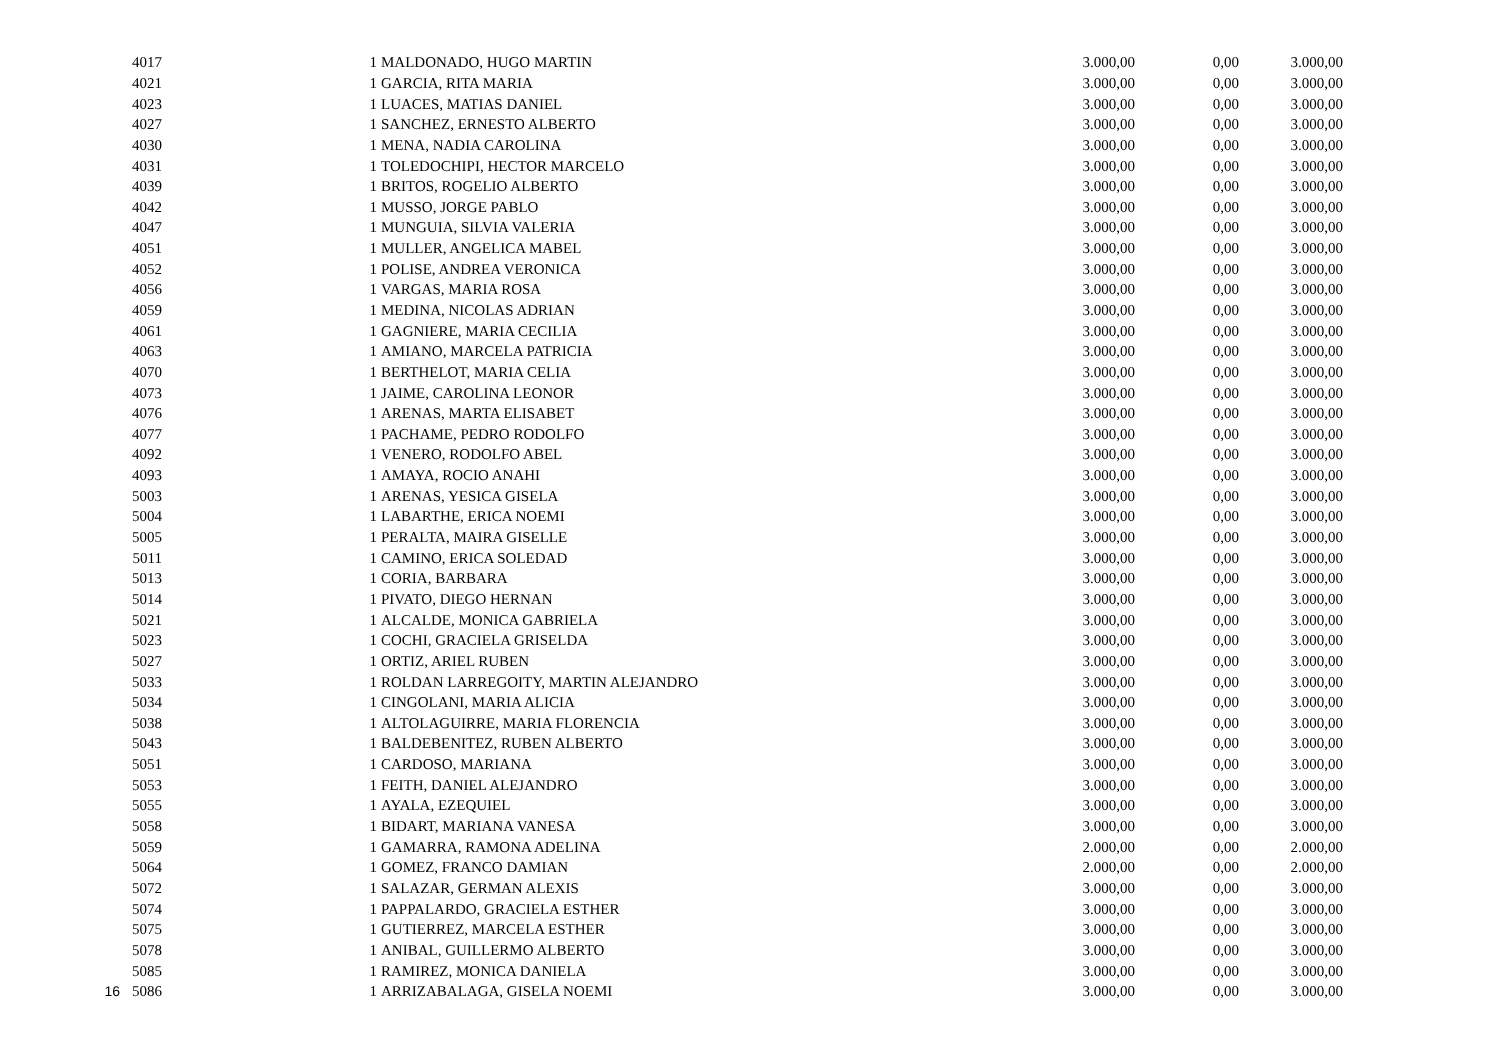| | 4017 | | 1 | MALDONADO, HUGO MARTIN | 3.000,00 | 0,00 | 3.000,00 |
| | 4021 | | 1 | GARCIA, RITA MARIA | 3.000,00 | 0,00 | 3.000,00 |
| | 4023 | | 1 | LUACES, MATIAS DANIEL | 3.000,00 | 0,00 | 3.000,00 |
| | 4027 | | 1 | SANCHEZ, ERNESTO ALBERTO | 3.000,00 | 0,00 | 3.000,00 |
| | 4030 | | 1 | MENA, NADIA CAROLINA | 3.000,00 | 0,00 | 3.000,00 |
| | 4031 | | 1 | TOLEDOCHIPI, HECTOR MARCELO | 3.000,00 | 0,00 | 3.000,00 |
| | 4039 | | 1 | BRITOS, ROGELIO ALBERTO | 3.000,00 | 0,00 | 3.000,00 |
| | 4042 | | 1 | MUSSO, JORGE PABLO | 3.000,00 | 0,00 | 3.000,00 |
| | 4047 | | 1 | MUNGUIA, SILVIA VALERIA | 3.000,00 | 0,00 | 3.000,00 |
| | 4051 | | 1 | MULLER, ANGELICA MABEL | 3.000,00 | 0,00 | 3.000,00 |
| | 4052 | | 1 | POLISE, ANDREA VERONICA | 3.000,00 | 0,00 | 3.000,00 |
| | 4056 | | 1 | VARGAS, MARIA ROSA | 3.000,00 | 0,00 | 3.000,00 |
| | 4059 | | 1 | MEDINA, NICOLAS ADRIAN | 3.000,00 | 0,00 | 3.000,00 |
| | 4061 | | 1 | GAGNIERE, MARIA CECILIA | 3.000,00 | 0,00 | 3.000,00 |
| | 4063 | | 1 | AMIANO, MARCELA PATRICIA | 3.000,00 | 0,00 | 3.000,00 |
| | 4070 | | 1 | BERTHELOT, MARIA CELIA | 3.000,00 | 0,00 | 3.000,00 |
| | 4073 | | 1 | JAIME, CAROLINA LEONOR | 3.000,00 | 0,00 | 3.000,00 |
| | 4076 | | 1 | ARENAS, MARTA ELISABET | 3.000,00 | 0,00 | 3.000,00 |
| | 4077 | | 1 | PACHAME, PEDRO RODOLFO | 3.000,00 | 0,00 | 3.000,00 |
| | 4092 | | 1 | VENERO, RODOLFO ABEL | 3.000,00 | 0,00 | 3.000,00 |
| | 4093 | | 1 | AMAYA, ROCIO ANAHI | 3.000,00 | 0,00 | 3.000,00 |
| | 5003 | | 1 | ARENAS, YESICA GISELA | 3.000,00 | 0,00 | 3.000,00 |
| | 5004 | | 1 | LABARTHE, ERICA NOEMI | 3.000,00 | 0,00 | 3.000,00 |
| | 5005 | | 1 | PERALTA, MAIRA GISELLE | 3.000,00 | 0,00 | 3.000,00 |
| | 5011 | | 1 | CAMINO, ERICA SOLEDAD | 3.000,00 | 0,00 | 3.000,00 |
| | 5013 | | 1 | CORIA, BARBARA | 3.000,00 | 0,00 | 3.000,00 |
| | 5014 | | 1 | PIVATO, DIEGO HERNAN | 3.000,00 | 0,00 | 3.000,00 |
| | 5021 | | 1 | ALCALDE, MONICA GABRIELA | 3.000,00 | 0,00 | 3.000,00 |
| | 5023 | | 1 | COCHI, GRACIELA GRISELDA | 3.000,00 | 0,00 | 3.000,00 |
| | 5027 | | 1 | ORTIZ, ARIEL RUBEN | 3.000,00 | 0,00 | 3.000,00 |
| | 5033 | | 1 | ROLDAN LARREGOITY, MARTIN ALEJANDRO | 3.000,00 | 0,00 | 3.000,00 |
| | 5034 | | 1 | CINGOLANI, MARIA ALICIA | 3.000,00 | 0,00 | 3.000,00 |
| | 5038 | | 1 | ALTOLAGUIRRE, MARIA FLORENCIA | 3.000,00 | 0,00 | 3.000,00 |
| | 5043 | | 1 | BALDEBENITEZ, RUBEN ALBERTO | 3.000,00 | 0,00 | 3.000,00 |
| | 5051 | | 1 | CARDOSO, MARIANA | 3.000,00 | 0,00 | 3.000,00 |
| | 5053 | | 1 | FEITH, DANIEL ALEJANDRO | 3.000,00 | 0,00 | 3.000,00 |
| | 5055 | | 1 | AYALA, EZEQUIEL | 3.000,00 | 0,00 | 3.000,00 |
| | 5058 | | 1 | BIDART, MARIANA VANESA | 3.000,00 | 0,00 | 3.000,00 |
| | 5059 | | 1 | GAMARRA, RAMONA ADELINA | 2.000,00 | 0,00 | 2.000,00 |
| | 5064 | | 1 | GOMEZ, FRANCO DAMIAN | 2.000,00 | 0,00 | 2.000,00 |
| | 5072 | | 1 | SALAZAR, GERMAN ALEXIS | 3.000,00 | 0,00 | 3.000,00 |
| | 5074 | | 1 | PAPPALARDO, GRACIELA ESTHER | 3.000,00 | 0,00 | 3.000,00 |
| | 5075 | | 1 | GUTIERREZ, MARCELA ESTHER | 3.000,00 | 0,00 | 3.000,00 |
| | 5078 | | 1 | ANIBAL, GUILLERMO ALBERTO | 3.000,00 | 0,00 | 3.000,00 |
| | 5085 | | 1 | RAMIREZ, MONICA DANIELA | 3.000,00 | 0,00 | 3.000,00 |
| 16 | 5086 | | 1 | ARRIZABALAGA, GISELA NOEMI | 3.000,00 | 0,00 | 3.000,00 |